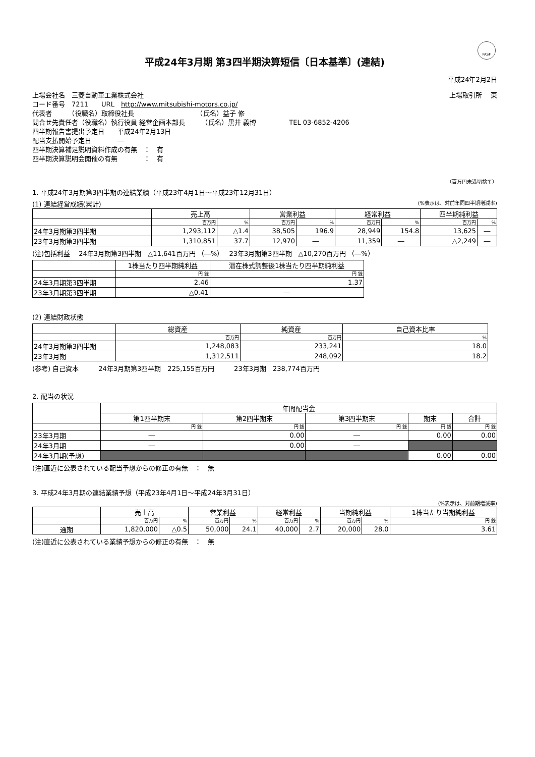FASF
平成24年3月期 第3四半期決算短信〔日本基準〕(連結)
平成24年2月2日
上場会社名　三菱自動車工業株式会社 上場取引所　 東
コード番号　7211　　URL　http://www.mitsubishi-motors.co.jp/
代表者　　　（役職名）取締役社長　　　　　　　　　　（氏名）益子 修
問合せ先責任者（役職名）執行役員 経営企画本部長　　　（氏名）黒井 義博　　　　　TEL 03-6852-4206
四半期報告書提出予定日　　平成24年2月13日
配当支払開始予定日　　　　―
四半期決算補足説明資料作成の有無　：　有
四半期決算説明会開催の有無　　　　：　有
（百万円未満切捨て）
1. 平成24年3月期第3四半期の連結業績（平成23年4月1日～平成23年12月31日）
(1) 連結経営成績(累計) (%表示は、対前年同四半期増減率)
| | 売上高 | | 営業利益 | | 経常利益 | | 四半期純利益 | |
| --- | --- | --- | --- | --- | --- | --- | --- | --- |
| | 百万円 | % | 百万円 | % | 百万円 | % | 百万円 | % |
| 24年3月期第3四半期 | 1,293,112 | △1.4 | 38,505 | 196.9 | 28,949 | 154.8 | 13,625 | ― |
| 23年3月期第3四半期 | 1,310,851 | 37.7 | 12,970 | ― | 11,359 | ― | △2,249 | ― |
(注)包括利益　 24年3月期第3四半期　△11,641百万円 （―%）　 23年3月期第3四半期　△10,270百万円 （―%）
| | 1株当たり四半期純利益 | 潜在株式調整後1株当たり四半期純利益 |
| --- | --- | --- |
| | 円 銭 | 円 銭 |
| 24年3月期第3四半期 | 2.46 | 1.37 |
| 23年3月期第3四半期 | △0.41 | ― |
(2) 連結財政状態
| | 総資産 | 純資産 | 自己資本比率 |
| --- | --- | --- | --- |
| | 百万円 | 百万円 | % |
| 24年3月期第3四半期 | 1,248,083 | 233,241 | 18.0 |
| 23年3月期 | 1,312,511 | 248,092 | 18.2 |
(参考) 自己資本　　　24年3月期第3四半期　225,155百万円　　　23年3月期　238,774百万円
2. 配当の状況
| | 年間配当金 | | | | |
| --- | --- | --- | --- | --- | --- |
| | 第1四半期末 | 第2四半期末 | 第3四半期末 | 期末 | 合計 |
| | 円 銭 | 円 銭 | 円 銭 | 円 銭 | 円 銭 |
| 23年3月期 | ― | 0.00 | ― | 0.00 | 0.00 |
| 24年3月期 | ― | 0.00 | ― | | |
| 24年3月期(予想) | | | | 0.00 | 0.00 |
(注)直近に公表されている配当予想からの修正の有無　：　無
3. 平成24年3月期の連結業績予想（平成23年4月1日～平成24年3月31日）
(%表示は、対前期増減率)
| | 売上高 | | 営業利益 | | 経常利益 | | 当期純利益 | | 1株当たり当期純利益 |
| --- | --- | --- | --- | --- | --- | --- | --- | --- | --- |
| | 百万円 | % | 百万円 | % | 百万円 | % | 百万円 | % | 円 銭 |
| 通期 | 1,820,000 | △0.5 | 50,000 | 24.1 | 40,000 | 2.7 | 20,000 | 28.0 | 3.61 |
(注)直近に公表されている業績予想からの修正の有無　：　無